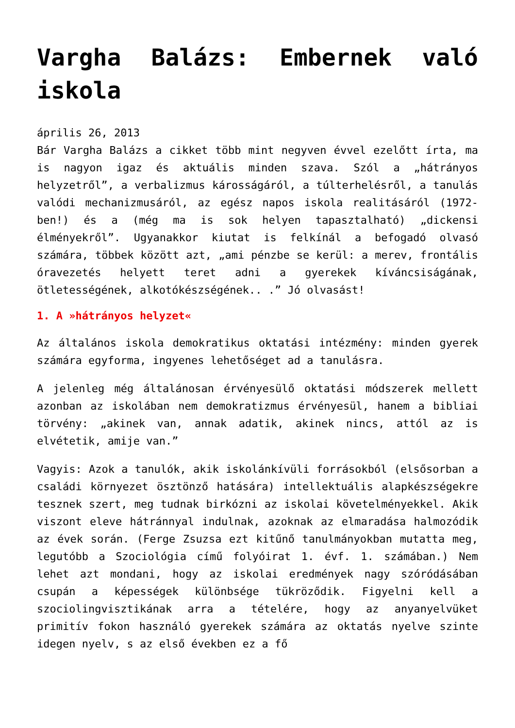Vargha Balázs: Embernek való iskola
április 26, 2013
Bár Vargha Balázs a cikket több mint negyven évvel ezelőtt írta, ma is nagyon igaz és aktuális minden szava. Szól a „hátrányos helyzetről”, a verbalizmus károsságáról, a túlterhelésről, a tanulás valódi mechanizmusáról, az egész napos iskola realitásáról (1972-ben!) és a (még ma is sok helyen tapasztalható) „dickensi élményekről”. Ugyanakkor kiutat is felkínál a befogadó olvasó számára, többek között azt, „ami pénzbe se kerül: a merev, frontális óravezetés helyett teret adni a gyerekek kíváncsiságának, ötletességének, alkotókészségének.. .” Jó olvasást!
1. A »hátrányos helyzet«
Az általános iskola demokratikus oktatási intézmény: minden gyerek számára egyforma, ingyenes lehetőséget ad a tanulásra.
A jelenleg még általánosan érvényesülő oktatási módszerek mellett azonban az iskolában nem demokratizmus érvényesül, hanem a bibliai törvény: „akinek van, annak adatik, akinek nincs, attól az is elvétetik, amije van.”
Vagyis: Azok a tanulók, akik iskolánkívüli forrásokból (elsősorban a családi környezet ösztönző hatására) intellektuális alapkészségekre tesznek szert, meg tudnak birkózni az iskolai követelményekkel. Akik viszont eleve hátránnyal indulnak, azoknak az elmaradása halmozódik az évek során. (Ferge Zsuzsa ezt kitűnő tanulmányokban mutatta meg, legutóbb a Szociológia című folyóirat 1. évf. 1. számában.) Nem lehet azt mondani, hogy az iskolai eredmények nagy szóródásában csupán a képességek különbsége tükröződik. Figyelni kell a szociolingvisztikának arra a tételére, hogy az anyanyelvüket primitív fokon használó gyerekek számára az oktatás nyelve szinte idegen nyelv, s az első években ez a fő